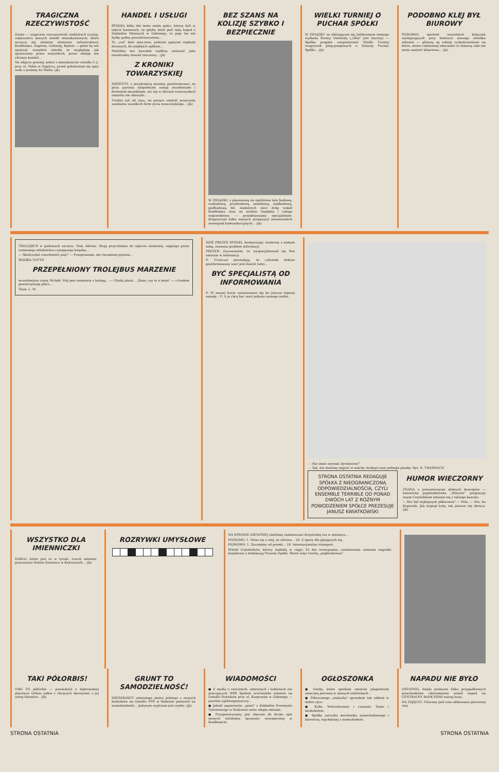TRAGICZNA RZECZYWISTOŚĆ
Zaiste — tragiczna rzeczywistość niektórych (czytaj: większości) nowych osiedli mieszkaniowych, które szczycą się mianem elementu infrastruktury Kombinatu. Zagórze, Gołonóg, Będzin — gdzie by nie spojrzał, wszędzie osiedla te wyglądają jak opuszczony przez wszystkich, przez nikogo nie chciany kundel...
Na zdjęciu poniżej: jeden z mieszkańców osiedla C-2, przy ul. Pekin w Zagórzu, przed położeniem się spać woła o pomstę do Nieba. (jk)
HANDEL I USŁUGI
SPÓŁKA kilka dni temu miała gości, którzy byli w takich humorach, że gdyby mieli pod ręką kogoś z Zakładów Mięsnych w Gołonogu, to jego los nie byłby godny pozazdroszczenia...
To „coś" było sino-siwe, pokryte gęstymi rzędami dziwnych, bo miękkich ząbków...
Mieliśmy ten kawałek wędliny zostawić jako ewentualny dowód rzeczowy... (jk)
Z KRONIKI TOWARZYSKIEJ
NIESTETY, z przykrością musimy poinformować, że poza paroma niegodnymi uwagi incydentami i drobnymi skandalami, nic się w sferach towarzyskich ostatnio nie zdarzyło...
Trudno tak od razu, na gorąco znaleźć przyczyny zanikania wszelkich form życia towarzyskiego... (jk)
BEZ SZANS NA KOLIZJĘ SZYBKO I BEZPIECZNIE
W ZWIĄZKU z planowaną na najbliższe lata budową, rozbudową, przebudową, zabudową, nadbudową, podbudową itd. niektórych sieci dróg wokół Kombinatu oraz na terenie Zagłębia i całego województwa — przedstawiamy specjalistom-drogowcom kilka naszych propozycji nowatorskich rozwiązań komunikacyjnych... (jk)
WIELKI TURNIEJ O PUCHAR SPÓŁKI
W ZWIĄZKU ze zbliżającym się Jubileuszem setnego wydania Strony Ostatniej („Głos" jest starszy) — Spółka pragnie zorganizować Wielki Turniej rozgrywek ping-pongowych o Żelazny Puchar Spółki... (jk)
PODOBNO KLEJ BYŁ BIUROWY
PODOBNO spośród wszystkich bolączek występujących przy budowie nowego ośrodka zdrowia — główną są roboty wykończeniowe na które, mimo codziennej obecności tu lekarzy, nikt nie może znaleźć lekarstwa... (jk)
TROLEJBUS w godzinach szczytu. Tłok, kłótnie. Stoję przyciśnięta do oparcia siedzenia, zajętego przez rumianego młodzieńca czytającego książkę...
— Skończyłaś czterdzieści pięć? — Przepraszam, nie rozumiem pytania...
RODIKA TOTTH
PRZEPEŁNIONY TROLEJBUS MARZENIE
wcześniejsze czasy. Wchód. Mój pan rozmawia z kolegą... — Chuda jakoś... „Boże, czy to o mnie" — z trudem powstrzymuję płacz...
Tłum. L. M.
DZIŚ PREZES SPÓŁKI, kontynuując rozmowę z samym sobą, rozważa problem informacji:
PREZES: Zauważyłem, że wyspecjalizował się Pan ostatnio w informacji.
P: Francuzi powiadają, że człowiek dobrze poinformowany wart jest dwóch ludzi...
BYĆ SPECJALISTĄ OD INFORMOWANIA
P: W naszej hucie zastosowano się do jeszcze lepszej zasady... P: A ja chcę być wart jedynie samego siebie.
— Pan mnie wzywał, dyrektorze?
— Tak, nie możemy zagrać w szachy, brakuje nam jednego pionka. Rys. R. TWARDOCH
STRONA OSTATNIA REDAGUJE SPÓŁKA Z NIEOGRANICZONĄ ODPOWIEDZIALNOŚCIĄ, CZYLI ENSEMBLE TERRIBLE OD PONAD DWÓCH LAT Z RÓŻNYM POWODZENIEM SPÓŁCE PREZESUJE JANUSZ KWIATKOWSKI
HUMOR WIECZORNY
ZNANA z prezentowania dobrych dowcipów — katowicka popołudniówka „Wieczór" proponuje swym Czytelnikom śmianie się z takiego kawału:
— Kto był najlepszym piłkarzem? — Pele. — Nie, bo Kopernik. Jak kopnął kulę, tak jeszcze się obraca. (jk)
WSZYSTKO DLA IMIENNICZKI
HASŁO, które jest tu w tytule, rzucili ostatnio pracownicy Hotelu Katowice w Katowicach... (jk)
ROZRYWKI UMYSŁOWE
NA STRONIE OSTATNIEJ mieliśmy zamieszczać krzyżówkę raz w miesiącu...
POZIOMO: 1. Mówi się o niej, że zdrowa... 26. Z opery dla jąkających się.
PIONOWO: 1. Zacznijmy od premii... 24. Internacjonalny transport.
Wśród Czytelników, którzy nadeślą w ciągu 10 dni rozwiązanie, rozlosowana zostanie nagroda książkowa z dedykacją Prezesa Spółki. Warto więc trochę „pogłówkować".
TAKI PÓŁORBIS!
TAKI TO półOrbis — powiedział o dąbrowskiej placówce Orbisu jeden z chcących skorzystać z jej usług klientów... (jk)
GRUNT TO SAMODZIELNOŚĆ!
MIESZKAŃCY ostatniego piętra jednego z nowych budynków na Osiedlu PPR w Będzinie postawili na samodzielność... Jedynym wyjściem jest wydra. (jk)
WIADOMOŚCI
● Z myślą o rencistach, emerytach i kobietach nie pracujących WSS Społem uruchomiła ostatnio na Osiedlu Hutników przy ul. Kasprzaka w Gołonogu — pawilon ogólnospożywczy...
● Jakość papierosów „sport" z Zakładów Przemysłu Tytoniowego w Krakowie znów uległa zmianie.
● Przygotowywany jest obecnie do druku spis nowych telefonów łączności wewnętrznej w Kombinacie.
OGŁOSZONKA
● Osoby, które spotkały ostatnio jakąkolwiek smaczną potrawę w naszych stołówkach...
● Półrocznego „malucha" sprzedam lub oddam w dobre ręce.
● Kolki. Wstrzeliwanie i ciosanie. Tanio i bezboleśnie.
● Spółka zatrudni mechanika samochodowego i kierowcę; najchętniej z samochodem.
NAPADU NIE BYŁO
OSTATNIO, dzięki postawie kilku przypadkowych przechodniów udaremniony został napad na CENTRALNY BANK KRWI naszej huty...
NA ZDJĘCIU: Ukarany pod czas oddawania pierwszej raty.
STRONA OSTATNIA STRONA OSTATNIA